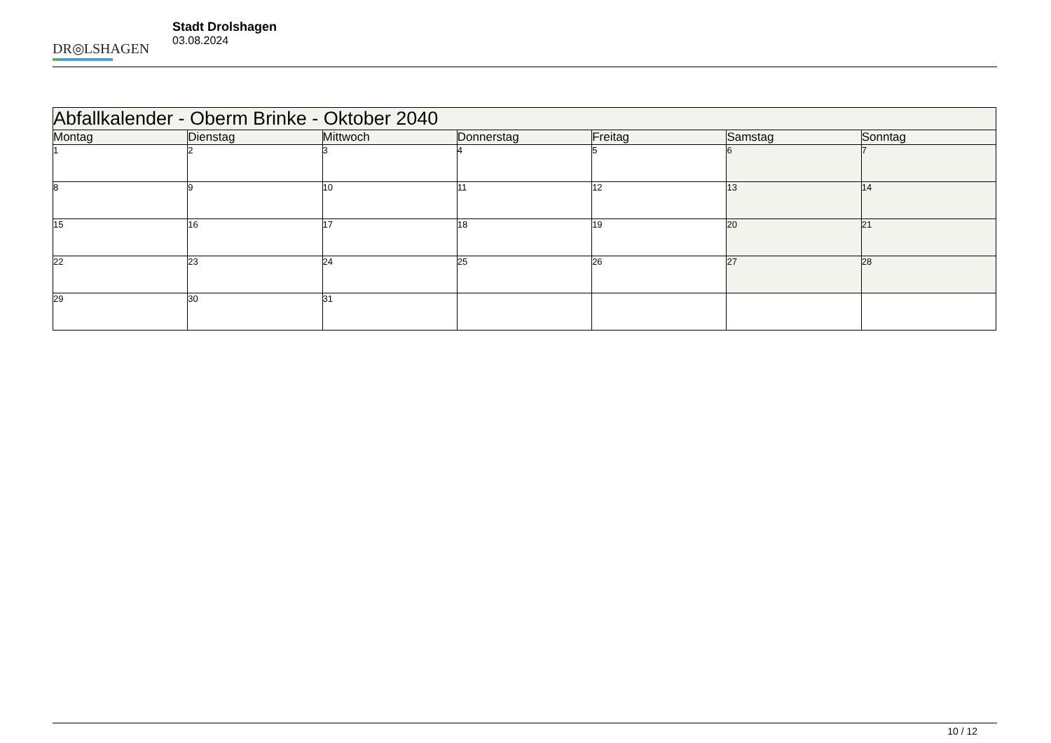DR◎LSHAGEN
Stadt Drolshagen
03.08.2024
| Abfallkalender - Oberm Brinke - Oktober 2040 | | | | | | |
| --- | --- | --- | --- | --- | --- | --- |
| Montag | Dienstag | Mittwoch | Donnerstag | Freitag | Samstag | Sonntag |
| 1 | 2 | 3 | 4 | 5 | 6 | 7 |
| 8 | 9 | 10 | 11 | 12 | 13 | 14 |
| 15 | 16 | 17 | 18 | 19 | 20 | 21 |
| 22 | 23 | 24 | 25 | 26 | 27 | 28 |
| 29 | 30 | 31 | | | | |
10 / 12